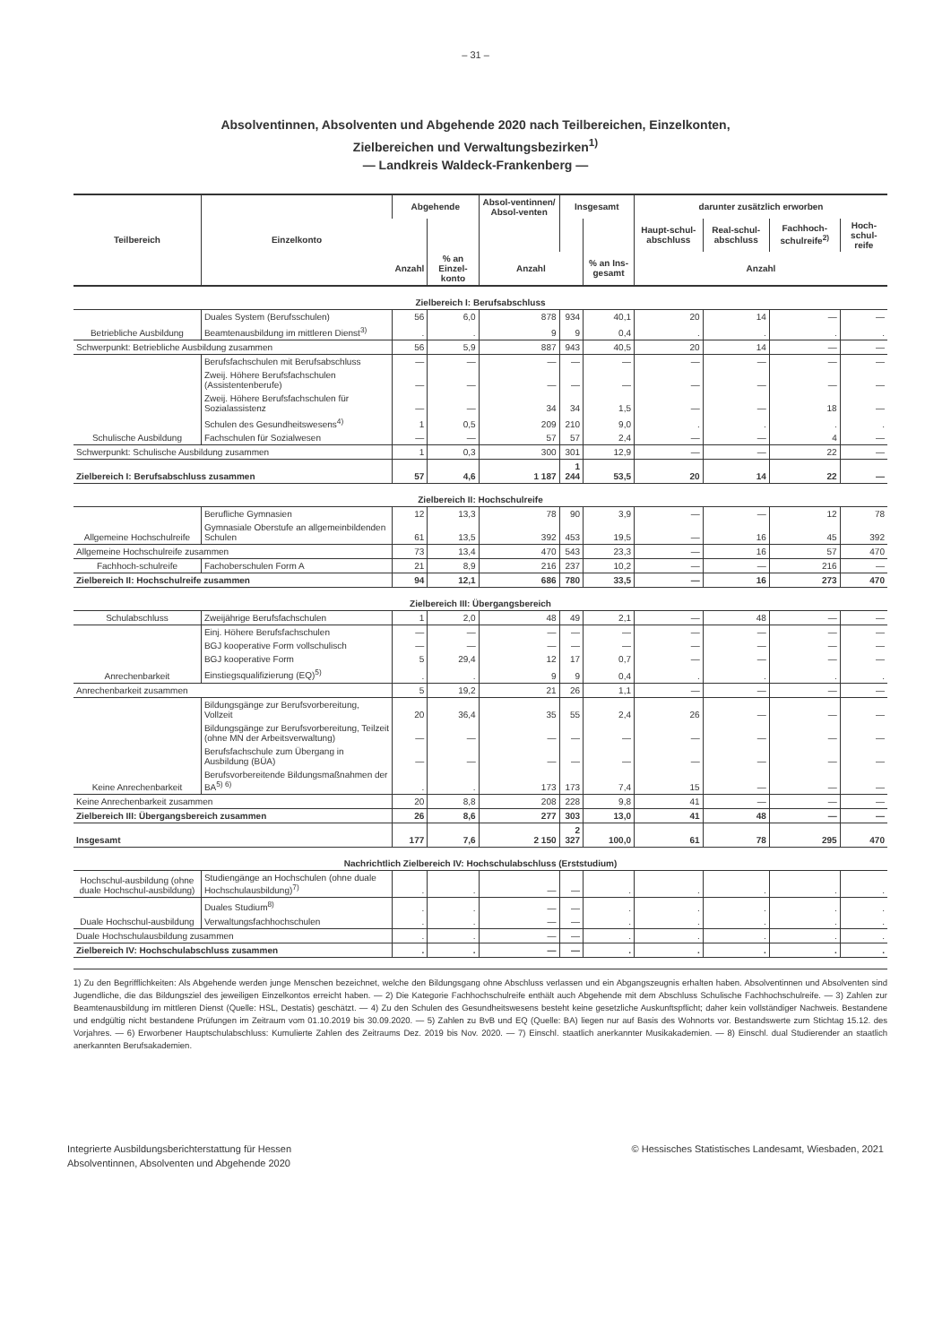– 31 –
Absolventinnen, Absolventen und Abgehende 2020 nach Teilbereichen, Einzelkonten,
Zielbereichen und Verwaltungsbezirken<sup>1)</sup>
— Landkreis Waldeck-Frankenberg —
| Teilbereich | Einzelkonto | Abgehende | | Absol-ventinnen/ Absol-venten | Insgesamt | | darunter zusätzlich erworben | | | |
| --- | --- | --- | --- | --- | --- | --- | --- | --- | --- | --- |
| | | | | | | | Haupt-schul-abschluss | Real-schul-abschluss | Fachhoch-schulreife<sup>2)</sup> | Hoch-schul-reife |
| | | Anzahl | % an Einzel-konto | Anzahl | | % an Ins-gesamt | Anzahl | | | |
| Zielbereich I: Berufsabschluss | | | | | | | | | | |
| Betriebliche Ausbildung | Duales System (Berufsschulen) | 56 | 6,0 | 878 | 934 | 40,1 | 20 | 14 | — | — |
| | Beamtenausbildung im mittleren Dienst<sup>3)</sup> | . | . | 9 | 9 | 0,4 | . | . | . | . |
| Schwerpunkt: Betriebliche Ausbildung zusammen | | 56 | 5,9 | 887 | 943 | 40,5 | 20 | 14 | — | — |
| Schulische Ausbildung | Berufsfachschulen mit Berufsabschluss | — | — | — | — | — | — | — | — | — |
| | Zweij. Höhere Berufsfachschulen (Assistentenberufe) | — | — | — | — | — | — | — | — | — |
| | Zweij. Höhere Berufsfachschulen für Sozialassistenz | — | — | 34 | 34 | 1,5 | — | — | 18 | — |
| | Schulen des Gesundheitswesens<sup>4)</sup> | 1 | 0,5 | 209 | 210 | 9,0 | . | . | . | . |
| | Fachschulen für Sozialwesen | — | — | 57 | 57 | 2,4 | — | — | 4 | — |
| Schwerpunkt: Schulische Ausbildung zusammen | | 1 | 0,3 | 300 | 301 | 12,9 | — | — | 22 | — |
| Zielbereich I: Berufsabschluss zusammen | | 57 | 4,6 | 1 187 | 1 244 | 53,5 | 20 | 14 | 22 | — |
| Zielbereich II: Hochschulreife | | | | | | | | | | |
| Allgemeine Hochschulreife | Berufliche Gymnasien | 12 | 13,3 | 78 | 90 | 3,9 | — | — | 12 | 78 |
| | Gymnasiale Oberstufe an allgemeinbildenden Schulen | 61 | 13,5 | 392 | 453 | 19,5 | — | 16 | 45 | 392 |
| Allgemeine Hochschulreife zusammen | | 73 | 13,4 | 470 | 543 | 23,3 | — | 16 | 57 | 470 |
| Fachhoch-schulreife | Fachoberschulen Form A | 21 | 8,9 | 216 | 237 | 10,2 | — | — | 216 | — |
| Zielbereich II: Hochschulreife zusammen | | 94 | 12,1 | 686 | 780 | 33,5 | — | 16 | 273 | 470 |
| Zielbereich III: Übergangsbereich | | | | | | | | | | |
| Schulabschluss | Zweijährige Berufsfachschulen | 1 | 2,0 | 48 | 49 | 2,1 | — | 48 | — | — |
| Anrechenbarkeit | Einj. Höhere Berufsfachschulen | — | — | — | — | — | — | — | — | — |
| | BGJ kooperative Form vollschulisch | — | — | — | — | — | — | — | — | — |
| | BGJ kooperative Form | 5 | 29,4 | 12 | 17 | 0,7 | — | — | — | — |
| | Einstiegsqualifizierung (EQ)<sup>5)</sup> | . | . | 9 | 9 | 0,4 | . | . | . | . |
| Anrechenbarkeit zusammen | | 5 | 19,2 | 21 | 26 | 1,1 | — | — | — | — |
| Keine Anrechenbarkeit | Bildungsgänge zur Berufsvorbereitung, Vollzeit | 20 | 36,4 | 35 | 55 | 2,4 | 26 | — | — | — |
| | Bildungsgänge zur Berufsvorbereitung, Teilzeit (ohne MN der Arbeitsverwaltung) | — | — | — | — | — | — | — | — | — |
| | Berufsfachschule zum Übergang in Ausbildung (BÜA) | — | — | — | — | — | — | — | — | — |
| | Berufsvorbereitende Bildungsmaßnahmen der BA<sup>5) 6)</sup> | . | . | 173 | 173 | 7,4 | 15 | — | — | — |
| Keine Anrechenbarkeit zusammen | | 20 | 8,8 | 208 | 228 | 9,8 | 41 | — | — | — |
| Zielbereich III: Übergangsbereich zusammen | | 26 | 8,6 | 277 | 303 | 13,0 | 41 | 48 | — | — |
| Insgesamt | | 177 | 7,6 | 2 150 | 2 327 | 100,0 | 61 | 78 | 295 | 470 |
| Nachrichtlich Zielbereich IV: Hochschulabschluss (Erststudium) | | | | | | | | | | |
| Hochschul-ausbildung (ohne duale Hochschul-ausbildung) | Studiengänge an Hochschulen (ohne duale Hochschulausbildung)<sup>7)</sup> | . | . | — | — | . | . | . | . | . |
| Duale Hochschul-ausbildung | Duales Studium<sup>8)</sup> | . | . | — | — | . | . | . | . | . |
| | Verwaltungsfachhochschulen | . | . | — | — | . | . | . | . | . |
| Duale Hochschulausbildung zusammen | | . | . | — | — | . | . | . | . | . |
| Zielbereich IV: Hochschulabschluss zusammen | | . | . | — | — | . | . | . | . | . |
1) Zu den Begrifflichkeiten: Als Abgehende werden junge Menschen bezeichnet, welche den Bildungsgang ohne Abschluss verlassen und ein Abgangszeugnis erhalten haben. Absolventinnen und Absolventen sind Jugendliche, die das Bildungsziel des jeweiligen Einzelkontos erreicht haben. — 2) Die Kategorie Fachhochschulreife enthält auch Abgehende mit dem Abschluss Schulische Fachhochschulreife. — 3) Zahlen zur Beamtenausbildung im mittleren Dienst (Quelle: HSL, Destatis) geschätzt. — 4) Zu den Schulen des Gesundheitswesens besteht keine gesetzliche Auskunftspflicht; daher kein vollständiger Nachweis. Bestandene und endgültig nicht bestandene Prüfungen im Zeitraum vom 01.10.2019 bis 30.09.2020. — 5) Zahlen zu BvB und EQ (Quelle: BA) liegen nur auf Basis des Wohnorts vor. Bestandswerte zum Stichtag 15.12. des Vorjahres. — 6) Erworbener Hauptschulabschluss: Kumulierte Zahlen des Zeitraums Dez. 2019 bis Nov. 2020. — 7) Einschl. staatlich anerkannter Musikakademien. — 8) Einschl. dual Studierender an staatlich anerkannten Berufsakademien.
Integrierte Ausbildungsberichterstattung für Hessen
Absolventinnen, Absolventen und Abgehende 2020
© Hessisches Statistisches Landesamt, Wiesbaden, 2021